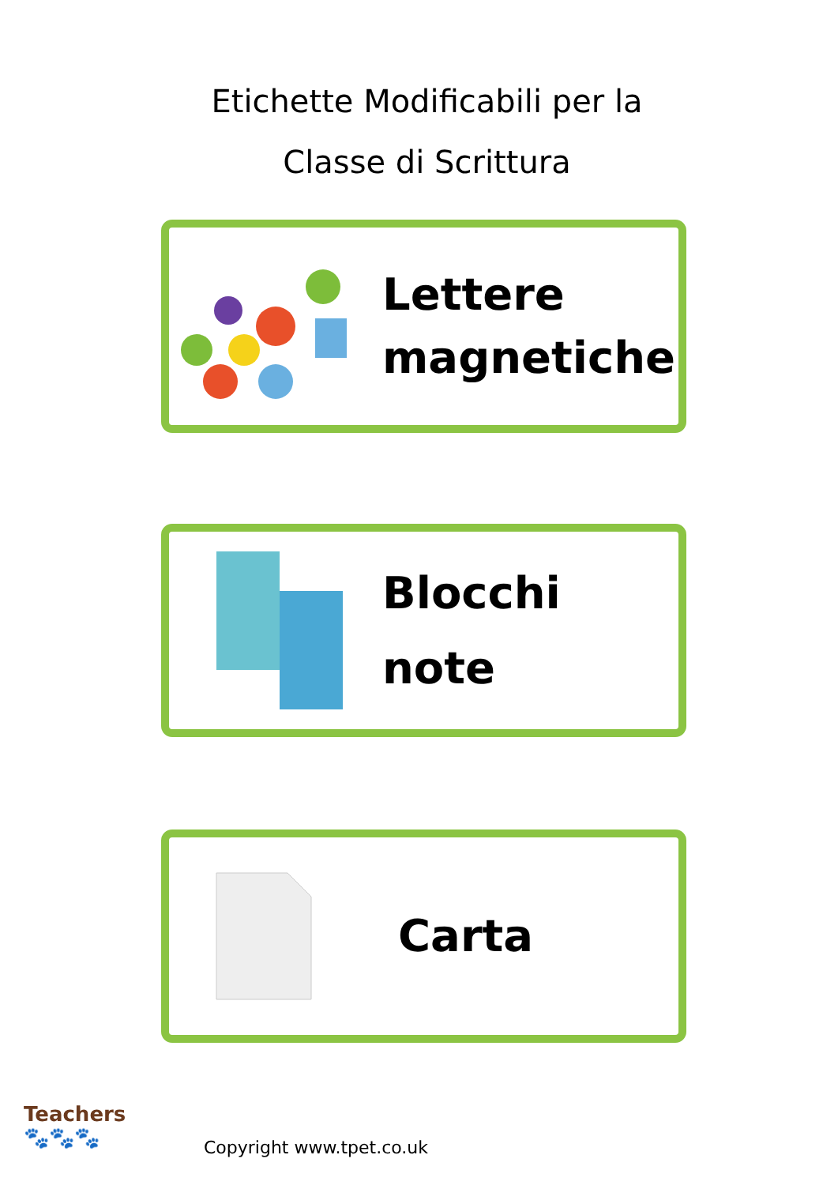Etichette Modificabili per la
Classe di Scrittura
Lettere
magnetiche
Blocchi
note
Carta
Teachers
🐾🐾🐾
Copyright www.tpet.co.uk